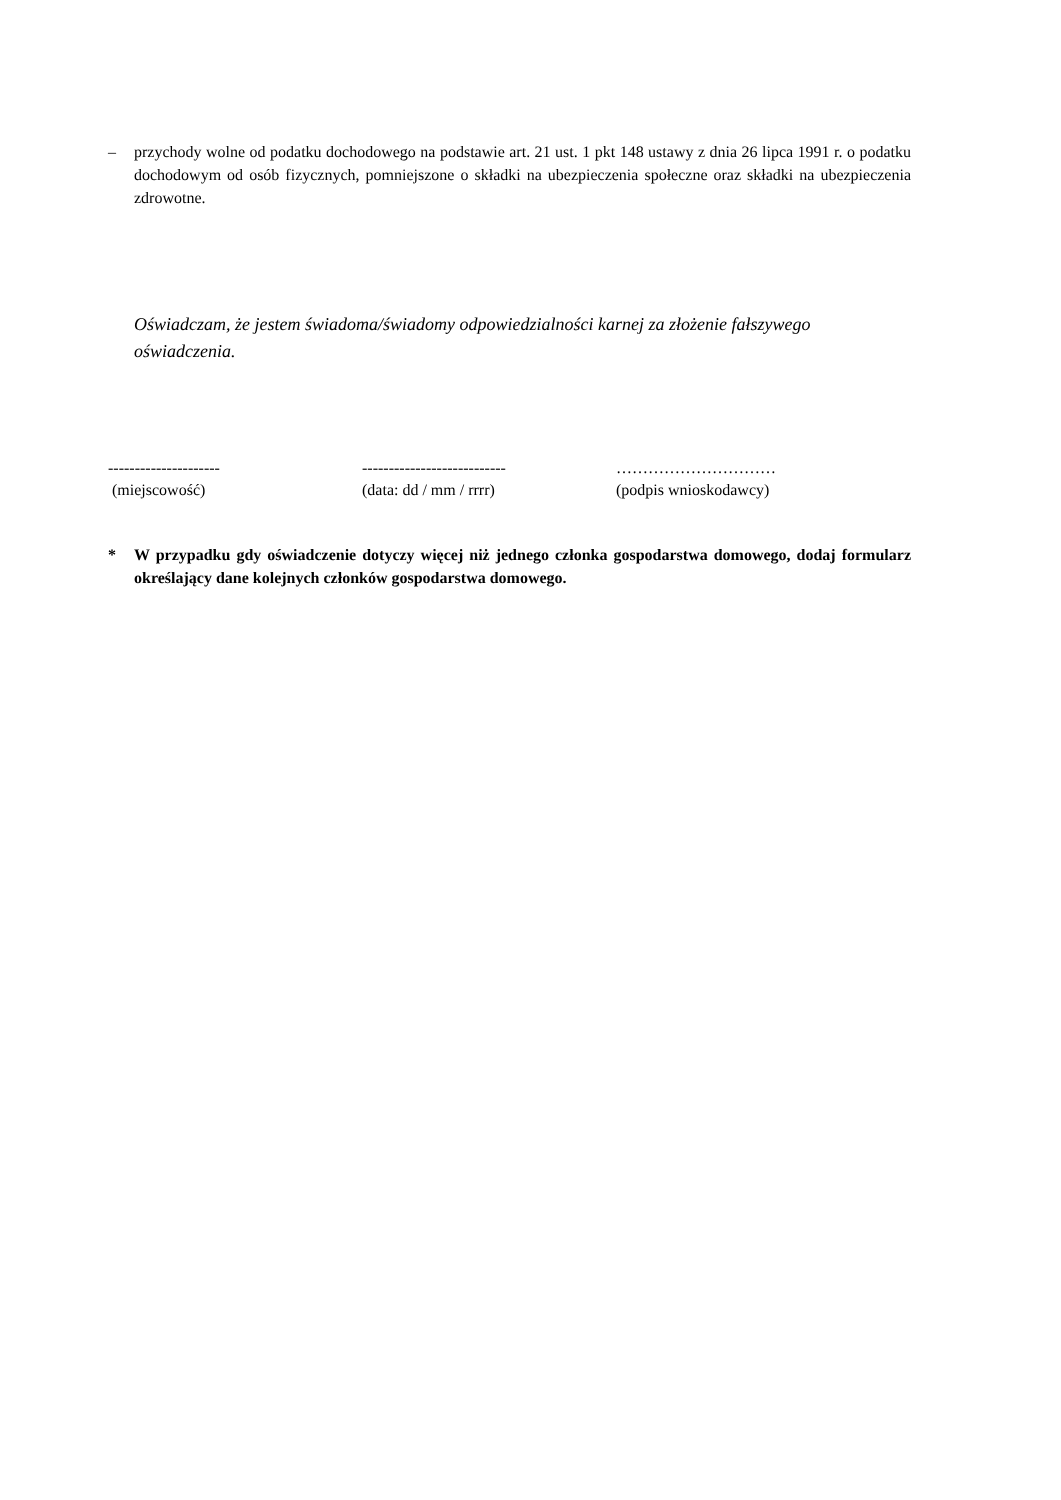– przychody wolne od podatku dochodowego na podstawie art. 21 ust. 1 pkt 148 ustawy z dnia 26 lipca 1991 r. o podatku dochodowym od osób fizycznych, pomniejszone o składki na ubezpieczenia społeczne oraz składki na ubezpieczenia zdrowotne.
Oświadczam, że jestem świadoma/świadomy odpowiedzialności karnej za złożenie fałszywego oświadczenia.
---------------------
(miejscowość)
---------------------------
(data: dd / mm / rrrr)
…………………………
(podpis wnioskodawcy)
* W przypadku gdy oświadczenie dotyczy więcej niż jednego członka gospodarstwa domowego, dodaj formularz określający dane kolejnych członków gospodarstwa domowego.